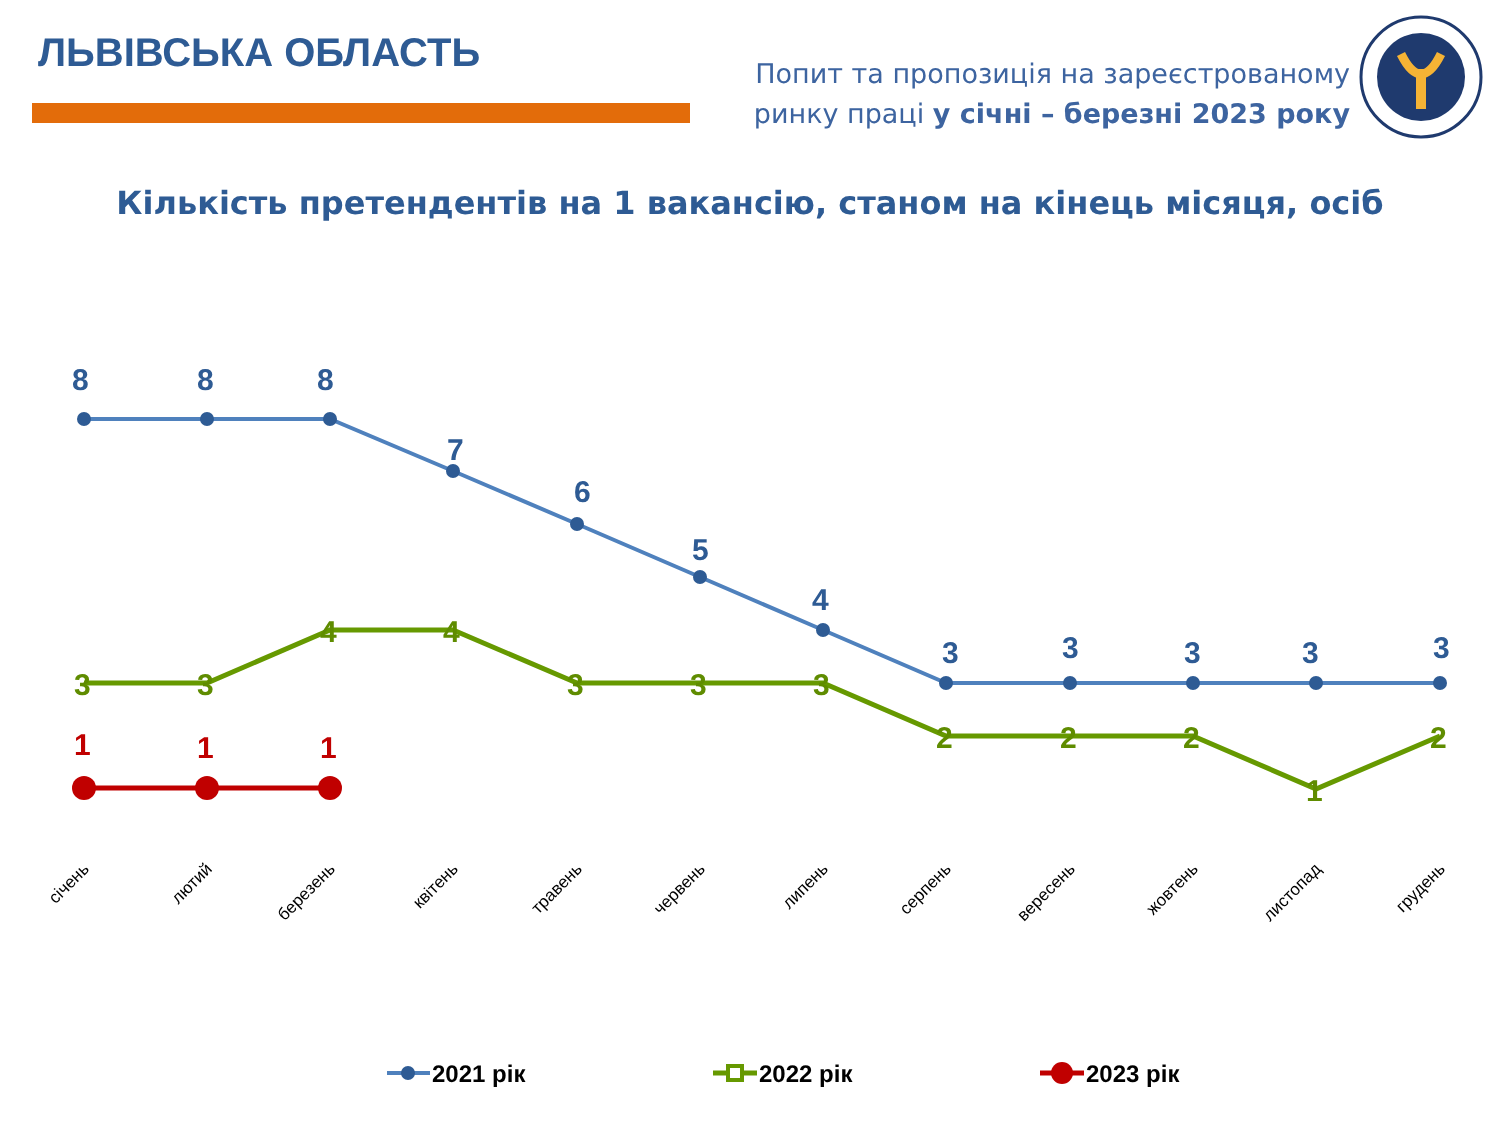ЛЬВІВСЬКА ОБЛАСТЬ
Попит та пропозиція на зареєстрованому
ринку праці у січні – березні 2023 року
Кількість претендентів на 1 вакансію, станом на кінець місяця, осіб
8
8
8
7
6
5
4
3
3
3
3
3
3
3
4
4
3
3
3
2
2
2
1
2
1
1
1
січень
лютий
березень
квітень
травень
червень
липень
серпень
вересень
жовтень
листопад
грудень
2021 рік
2022 рік
2023 рік